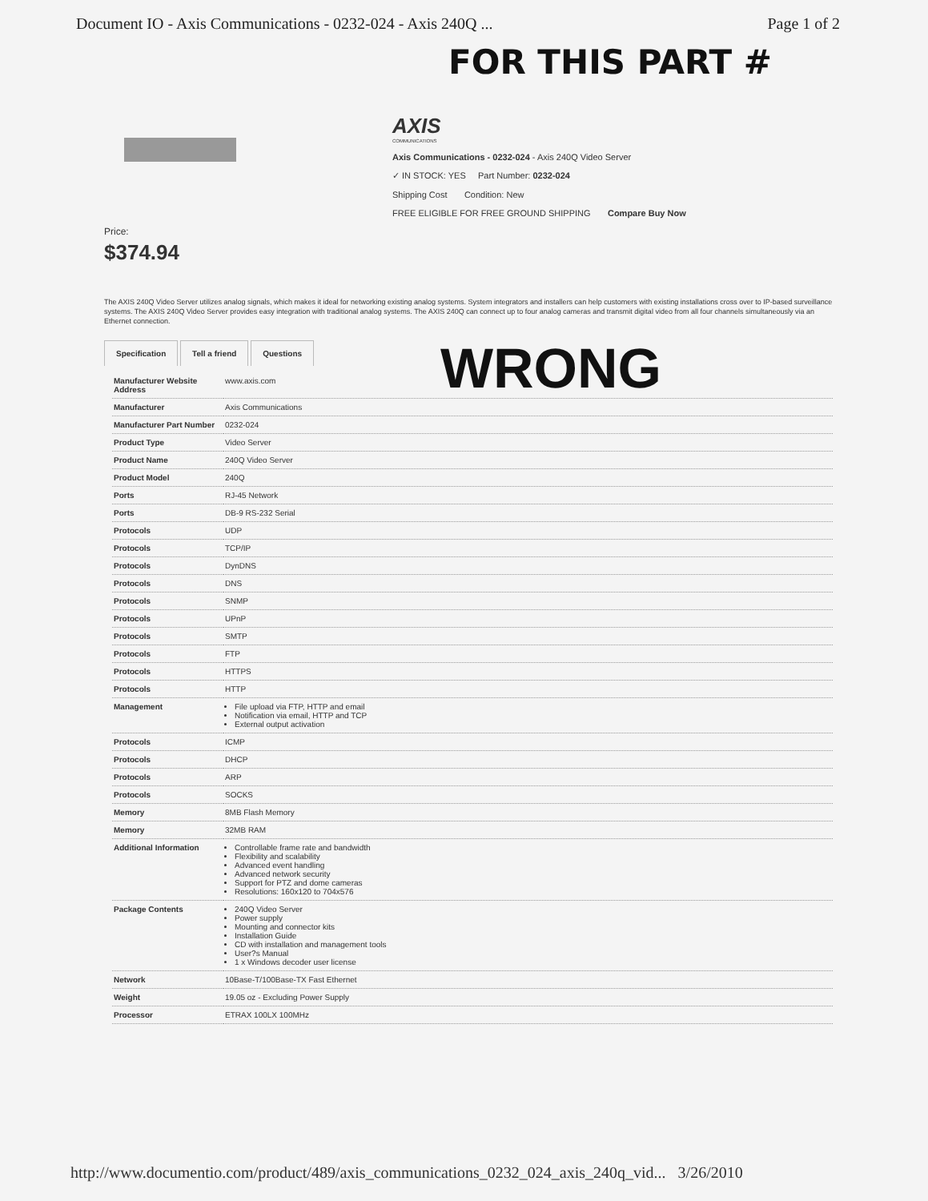Document IO - Axis Communications - 0232-024 - Axis 240Q ... Page 1 of 2
FOR THIS PART #
Price:
$374.94
AXIS
COMMUNICATIONS
Axis Communications - 0232-024 - Axis 240Q Video Server
✓ IN STOCK: YES Part Number: 0232-024
Shipping Cost Condition: New
FREE ELIGIBLE FOR FREE GROUND SHIPPING Compare Buy Now
The AXIS 240Q Video Server utilizes analog signals, which makes it ideal for networking existing analog systems. System integrators and installers can help customers with existing installations cross over to IP-based surveillance systems. The AXIS 240Q Video Server provides easy integration with traditional analog systems. The AXIS 240Q can connect up to four analog cameras and transmit digital video from all four channels simultaneously via an Ethernet connection.
Specification Tell a friend Questions
| Manufacturer Website Address | www.axis.com |
| Manufacturer | Axis Communications |
| Manufacturer Part Number | 0232-024 |
| Product Type | Video Server |
| Product Name | 240Q Video Server |
| Product Model | 240Q |
| Ports | RJ-45 Network |
| Ports | DB-9 RS-232 Serial |
| Protocols | UDP |
| Protocols | TCP/IP |
| Protocols | DynDNS |
| Protocols | DNS |
| Protocols | SNMP |
| Protocols | UPnP |
| Protocols | SMTP |
| Protocols | FTP |
| Protocols | HTTPS |
| Protocols | HTTP |
| Management | File upload via FTP, HTTP and email Notification via email, HTTP and TCP External output activation |
| Protocols | ICMP |
| Protocols | DHCP |
| Protocols | ARP |
| Protocols | SOCKS |
| Memory | 8MB Flash Memory |
| Memory | 32MB RAM |
| Additional Information | Controllable frame rate and bandwidth Flexibility and scalability Advanced event handling Advanced network security Support for PTZ and dome cameras Resolutions: 160x120 to 704x576 |
| Package Contents | 240Q Video Server Power supply Mounting and connector kits Installation Guide CD with installation and management tools User?s Manual 1 x Windows decoder user license |
| Network | 10Base-T/100Base-TX Fast Ethernet |
| Weight | 19.05 oz - Excluding Power Supply |
| Processor | ETRAX 100LX 100MHz |
WRONG
http://www.documentio.com/product/489/axis_communications_0232_024_axis_240q_vid... 3/26/2010